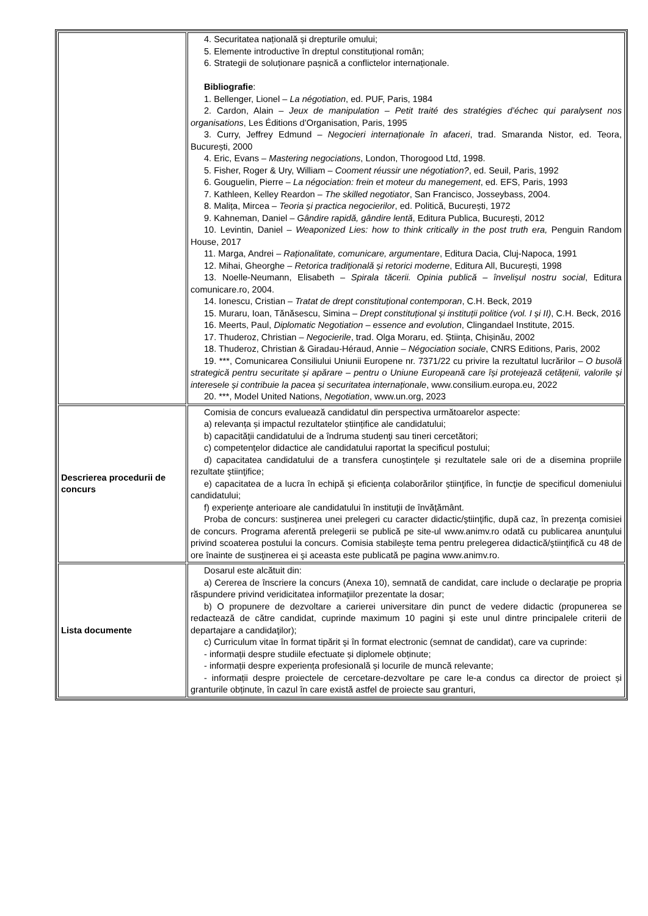| | 4. Securitatea națională și drepturile omului; 5. Elemente introductive în dreptul constituțional român; 6. Strategii de soluționare pașnică a conflictelor internaționale. Bibliografie : 1. Bellenger, Lionel – La négotiation , ed. PUF, Paris, 1984 2. Cardon, Alain – Jeux de manipulation – Petit traité des stratégies d’échec qui paralysent nos organisations , Les Éditions d’Organisation, Paris, 1995 3. Curry, Jeffrey Edmund – Negocieri internaționale în afaceri , trad. Smaranda Nistor, ed. Teora, București, 2000 4. Eric, Evans – Mastering negociations , London, Thorogood Ltd, 1998. 5. Fisher, Roger & Ury, William – Cooment réussir une négotiation? , ed. Seuil, Paris, 1992 6. Gouguelin, Pierre – La négociation: frein et moteur du manegement , ed. EFS, Paris, 1993 7. Kathleen, Kelley Reardon – The skilled negotiator , San Francisco, Josseybass, 2004. 8. Malița, Mircea – Teoria și practica negocierilor , ed. Politică, București, 1972 9. Kahneman, Daniel – Gândire rapidă, gândire lentă , Editura Publica, București, 2012 10. Levintin, Daniel – Weaponized Lies: how to think critically in the post truth era, Penguin Random House, 2017 11. Marga, Andrei – Raționalitate, comunicare, argumentare , Editura Dacia, Cluj-Napoca, 1991 12. Mihai, Gheorghe – Retorica tradițională și retorici moderne , Editura All, București, 1998 13. Noelle-Neumann, Elisabeth – Spirala tăcerii. Opinia publică – învelișul nostru social , Editura comunicare.ro, 2004. 14. Ionescu, Cristian – Tratat de drept constituțional contemporan , C.H. Beck, 2019 15. Muraru, Ioan, Tănăsescu, Simina – Drept constituțional și instituții politice (vol. I și II) , C.H. Beck, 2016 16. Meerts, Paul, Diplomatic Negotiation – essence and evolution , Clingandael Institute, 2015. 17. Thuderoz, Christian – Negocierile , trad. Olga Moraru, ed. Știința, Chișinău, 2002 18. Thuderoz, Christian & Giradau-Héraud, Annie – Négociation sociale , CNRS Editions, Paris, 2002 19. ***, Comunicarea Consiliului Uniunii Europene nr. 7371/22 cu privire la rezultatul lucrărilor – O busolă strategică pentru securitate și apărare – pentru o Uniune Europeană care își protejează cetățenii, valorile și interesele și contribuie la pacea și securitatea internaționale , www.consilium.europa.eu , 2022 20. ***, Model United Nations, Negotiation , www.un.org , 2023 |
| Descrierea procedurii de concurs | Comisia de concurs evaluează candidatul din perspectiva următoarelor aspecte: a) relevanța și impactul rezultatelor științifice ale candidatului; b) capacităţii candidatului de a îndruma studenţi sau tineri cercetători; c) competenţelor didactice ale candidatului raportat la specificul postului; d) capacitatea candidatului de a transfera cunoştinţele şi rezultatele sale ori de a disemina propriile rezultate ştiinţifice; e) capacitatea de a lucra în echipă şi eficienţa colaborărilor ştiinţifice, în funcţie de specificul domeniului candidatului; f) experienţe anterioare ale candidatului în instituţii de învăţământ. Proba de concurs: susţinerea unei prelegeri cu caracter didactic/ştiinţific, după caz, în prezenţa comisiei de concurs. Programa aferentă prelegerii se publică pe site-ul www.animv.ro odată cu publicarea anunţului privind scoaterea postului la concurs. Comisia stabileşte tema pentru prelegerea didactică/ştiinţifică cu 48 de ore înainte de susţinerea ei şi aceasta este publicată pe pagina www.animv.ro. |
| Lista documente | Dosarul este alcătuit din: a) Cererea de înscriere la concurs (Anexa 10), semnată de candidat, care include o declaraţie pe propria răspundere privind veridicitatea informaţiilor prezentate la dosar; b) O propunere de dezvoltare a carierei universitare din punct de vedere didactic (propunerea se redactează de către candidat, cuprinde maximum 10 pagini şi este unul dintre principalele criterii de departajare a candidaţilor); c) Curriculum vitae în format tipărit şi în format electronic (semnat de candidat), care va cuprinde: - informații despre studiile efectuate și diplomele obținute; - informații despre experiența profesională și locurile de muncă relevante; - informații despre proiectele de cercetare-dezvoltare pe care le-a condus ca director de proiect și granturile obținute, în cazul în care există astfel de proiecte sau granturi, |